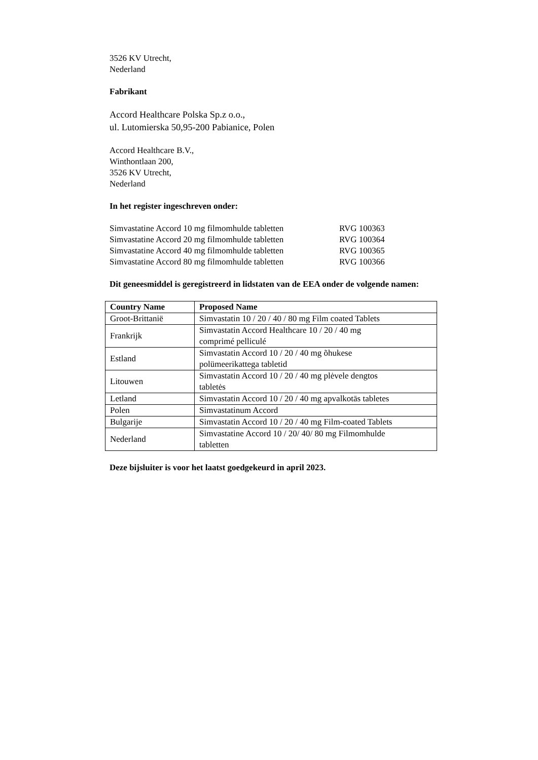3526 KV Utrecht,
Nederland
Fabrikant
Accord Healthcare Polska Sp.z o.o.,
ul. Lutomierska 50,95-200 Pabianice, Polen
Accord Healthcare B.V.,
Winthontlaan 200,
3526 KV Utrecht,
Nederland
In het register ingeschreven onder:
| Simvastatine Accord 10 mg filmomhulde tabletten | RVG 100363 |
| Simvastatine Accord 20 mg filmomhulde tabletten | RVG 100364 |
| Simvastatine Accord 40 mg filmomhulde tabletten | RVG 100365 |
| Simvastatine Accord 80 mg filmomhulde tabletten | RVG 100366 |
Dit geneesmiddel is geregistreerd in lidstaten van de EEA onder de volgende namen:
| Country Name | Proposed Name |
| --- | --- |
| Groot-Brittanië | Simvastatin 10 / 20 / 40 / 80 mg Film coated Tablets |
| Frankrijk | Simvastatin Accord Healthcare 10 / 20 / 40 mg comprimé pelliculé |
| Estland | Simvastatin Accord 10 / 20 / 40 mg õhukese polümeerikattega tabletid |
| Litouwen | Simvastatin Accord 10 / 20 / 40 mg plėvele dengtos tabletės |
| Letland | Simvastatin Accord 10 / 20 / 40 mg apvalkotās tabletes |
| Polen | Simvastatinum Accord |
| Bulgarije | Simvastatin Accord 10 / 20 / 40 mg Film-coated Tablets |
| Nederland | Simvastatine Accord 10 / 20/ 40/ 80 mg Filmomhulde tabletten |
Deze bijsluiter is voor het laatst goedgekeurd in april 2023.